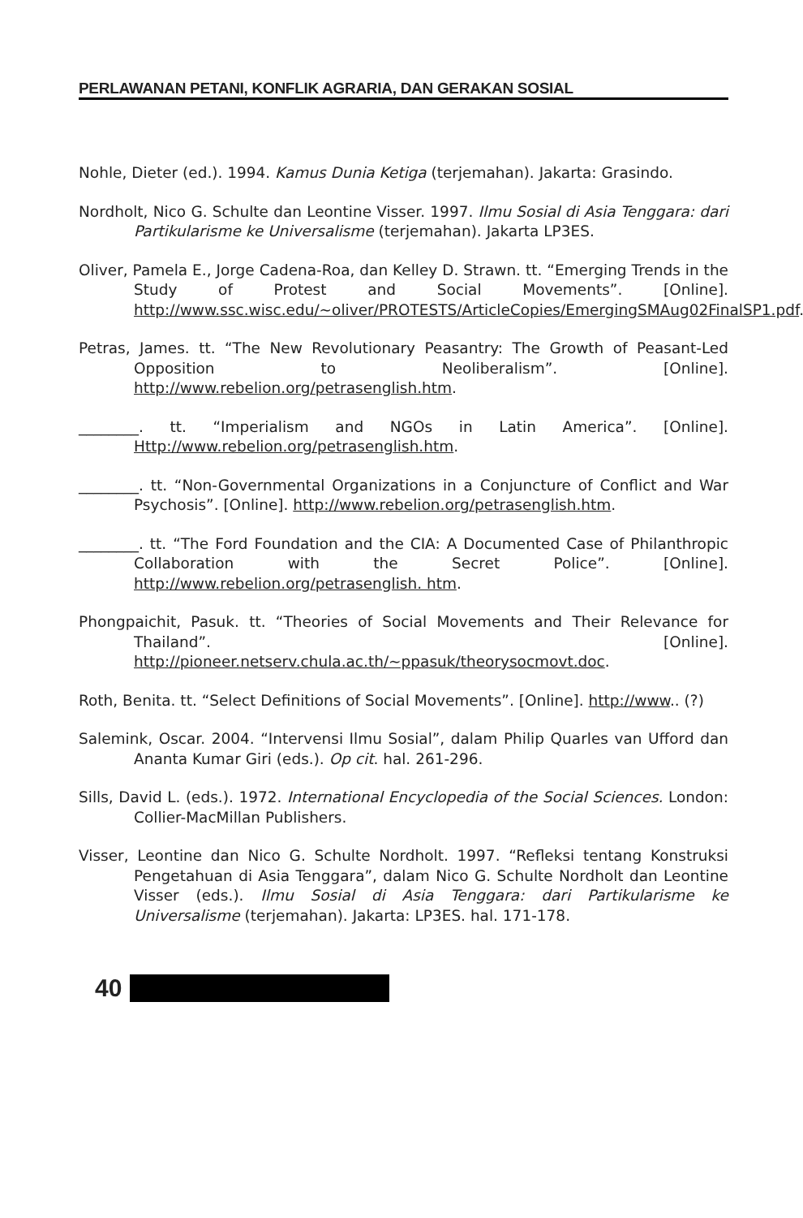PERLAWANAN PETANI, KONFLIK AGRARIA, DAN GERAKAN SOSIAL
Nohle, Dieter (ed.). 1994. Kamus Dunia Ketiga (terjemahan). Jakarta: Grasindo.
Nordholt, Nico G. Schulte dan Leontine Visser. 1997. Ilmu Sosial di Asia Tenggara: dari Partikularisme ke Universalisme (terjemahan). Jakarta LP3ES.
Oliver, Pamela E., Jorge Cadena-Roa, dan Kelley D. Strawn. tt. “Emerging Trends in the Study of Protest and Social Movements”. [Online]. http://www.ssc.wisc.edu/~oliver/PROTESTS/ArticleCopies/EmergingSMAug02FinalSP1.pdf.
Petras, James. tt. “The New Revolutionary Peasantry: The Growth of Peasant-Led Opposition to Neoliberalism”. [Online]. http://www.rebelion.org/petrasenglish.htm.
________. tt. “Imperialism and NGOs in Latin America”. [Online]. Http://www.rebelion.org/petrasenglish.htm.
________. tt. “Non-Governmental Organizations in a Conjuncture of Conflict and War Psychosis”. [Online]. http://www.rebelion.org/petrasenglish.htm.
________. tt. “The Ford Foundation and the CIA: A Documented Case of Philanthropic Collaboration with the Secret Police”. [Online]. http://www.rebelion.org/petrasenglish. htm.
Phongpaichit, Pasuk. tt. “Theories of Social Movements and Their Relevance for Thailand”. [Online]. http://pioneer.netserv.chula.ac.th/~ppasuk/theorysocmovt.doc.
Roth, Benita. tt. “Select Definitions of Social Movements”. [Online]. http://www.. (?)
Salemink, Oscar. 2004. “Intervensi Ilmu Sosial”, dalam Philip Quarles van Ufford dan Ananta Kumar Giri (eds.). Op cit. hal. 261-296.
Sills, David L. (eds.). 1972. International Encyclopedia of the Social Sciences. London: Collier-MacMillan Publishers.
Visser, Leontine dan Nico G. Schulte Nordholt. 1997. “Refleksi tentang Konstruksi Pengetahuan di Asia Tenggara”, dalam Nico G. Schulte Nordholt dan Leontine Visser (eds.). Ilmu Sosial di Asia Tenggara: dari Partikularisme ke Universalisme (terjemahan). Jakarta: LP3ES. hal. 171-178.
40